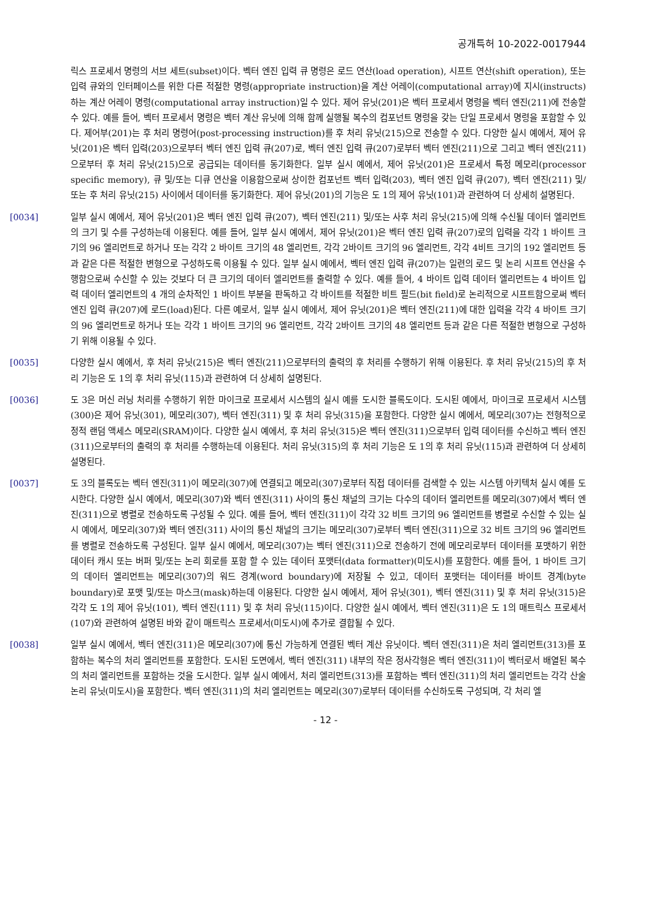공개특허 10-2022-0017944
릭스 프로세서 명령의 서브 세트(subset)이다. 벡터 엔진 입력 큐 명령은 로드 연산(load operation), 시프트 연산(shift operation), 또는 입력 큐와의 인터페이스를 위한 다른 적절한 명령(appropriate instruction)을 계산 어레이(computational array)에 지시(instructs)하는 계산 어레이 명령(computational array instruction)일 수 있다. 제어 유닛(201)은 벡터 프로세서 명령을 벡터 엔진(211)에 전송할 수 있다. 예를 들어, 벡터 프로세서 명령은 벡터 계산 유닛에 의해 함께 실행될 복수의 컴포넌트 명령을 갖는 단일 프로세서 명령을 포함할 수 있다. 제어부(201)는 후 처리 명령어(post-processing instruction)를 후 처리 유닛(215)으로 전송할 수 있다. 다양한 실시 예에서, 제어 유닛(201)은 벡터 입력(203)으로부터 벡터 엔진 입력 큐(207)로, 벡터 엔진 입력 큐(207)로부터 벡터 엔진(211)으로 그리고 벡터 엔진(211)으로부터 후 처리 유닛(215)으로 공급되는 데이터를 동기화한다. 일부 실시 예에서, 제어 유닛(201)은 프로세서 특정 메모리(processor specific memory), 큐 및/또는 디큐 연산을 이용함으로써 상이한 컴포넌트 벡터 입력(203), 벡터 엔진 입력 큐(207), 벡터 엔진(211) 및/또는 후 처리 유닛(215) 사이에서 데이터를 동기화한다. 제어 유닛(201)의 기능은 도 1의 제어 유닛(101)과 관련하여 더 상세히 설명된다.
[0034] 일부 실시 예에서, 제어 유닛(201)은 벡터 엔진 입력 큐(207), 벡터 엔진(211) 및/또는 사후 처리 유닛(215)에 의해 수신될 데이터 엘리먼트의 크기 및 수를 구성하는데 이용된다. 예를 들어, 일부 실시 예에서, 제어 유닛(201)은 벡터 엔진 입력 큐(207)로의 입력을 각각 1 바이트 크기의 96 엘리먼트로 하거나 또는 각각 2 바이트 크기의 48 엘리먼트, 각각 2바이트 크기의 96 엘리먼트, 각각 4비트 크기의 192 엘리먼트 등과 같은 다른 적절한 변형으로 구성하도록 이용될 수 있다. 일부 실시 예에서, 벡터 엔진 입력 큐(207)는 일련의 로드 및 논리 시프트 연산을 수행함으로써 수신할 수 있는 것보다 더 큰 크기의 데이터 엘리먼트를 출력할 수 있다. 예를 들어, 4 바이트 입력 데이터 엘리먼트는 4 바이트 입력 데이터 엘리먼트의 4 개의 순차적인 1 바이트 부분을 판독하고 각 바이트를 적절한 비트 필드(bit field)로 논리적으로 시프트함으로써 벡터 엔진 입력 큐(207)에 로드(load)된다. 다른 예로서, 일부 실시 예에서, 제어 유닛(201)은 벡터 엔진(211)에 대한 입력을 각각 4 바이트 크기의 96 엘리먼트로 하거나 또는 각각 1 바이트 크기의 96 엘리먼트, 각각 2바이트 크기의 48 엘리먼트 등과 같은 다른 적절한 변형으로 구성하기 위해 이용될 수 있다.
[0035] 다양한 실시 예에서, 후 처리 유닛(215)은 벡터 엔진(211)으로부터의 출력의 후 처리를 수행하기 위해 이용된다. 후 처리 유닛(215)의 후 처리 기능은 도 1의 후 처리 유닛(115)과 관련하여 더 상세히 설명된다.
[0036] 도 3은 머신 러닝 처리를 수행하기 위한 마이크로 프로세서 시스템의 실시 예를 도시한 블록도이다. 도시된 예에서, 마이크로 프로세서 시스템(300)은 제어 유닛(301), 메모리(307), 벡터 엔진(311) 및 후 처리 유닛(315)을 포함한다. 다양한 실시 예에서, 메모리(307)는 전형적으로 정적 랜덤 액세스 메모리(SRAM)이다. 다양한 실시 예에서, 후 처리 유닛(315)은 벡터 엔진(311)으로부터 입력 데이터를 수신하고 벡터 엔진(311)으로부터의 출력의 후 처리를 수행하는데 이용된다. 처리 유닛(315)의 후 처리 기능은 도 1의 후 처리 유닛(115)과 관련하여 더 상세히 설명된다.
[0037] 도 3의 블록도는 벡터 엔진(311)이 메모리(307)에 연결되고 메모리(307)로부터 직접 데이터를 검색할 수 있는 시스템 아키텍처 실시 예를 도시한다. 다양한 실시 예에서, 메모리(307)와 벡터 엔진(311) 사이의 통신 채널의 크기는 다수의 데이터 엘리먼트를 메모리(307)에서 벡터 엔진(311)으로 병렬로 전송하도록 구성될 수 있다. 예를 들어, 벡터 엔진(311)이 각각 32 비트 크기의 96 엘리먼트를 병렬로 수신할 수 있는 실시 예에서, 메모리(307)와 벡터 엔진(311) 사이의 통신 채널의 크기는 메모리(307)로부터 벡터 엔진(311)으로 32 비트 크기의 96 엘리먼트를 병렬로 전송하도록 구성된다. 일부 실시 예에서, 메모리(307)는 벡터 엔진(311)으로 전송하기 전에 메모리로부터 데이터를 포맷하기 위한 데이터 캐시 또는 버퍼 및/또는 논리 회로를 포함 할 수 있는 데이터 포맷터(data formatter)(미도시)를 포함한다. 예를 들어, 1 바이트 크기의 데이터 엘리먼트는 메모리(307)의 워드 경계(word boundary)에 저장될 수 있고, 데이터 포맷터는 데이터를 바이트 경계(byte boundary)로 포맷 및/또는 마스크(mask)하는데 이용된다. 다양한 실시 예에서, 제어 유닛(301), 벡터 엔진(311) 및 후 처리 유닛(315)은 각각 도 1의 제어 유닛(101), 벡터 엔진(111) 및 후 처리 유닛(115)이다. 다양한 실시 예에서, 벡터 엔진(311)은 도 1의 매트릭스 프로세서(107)와 관련하여 설명된 바와 같이 매트릭스 프로세서(미도시)에 추가로 결합될 수 있다.
[0038] 일부 실시 예에서, 벡터 엔진(311)은 메모리(307)에 통신 가능하게 연결된 벡터 계산 유닛이다. 벡터 엔진(311)은 처리 엘리먼트(313)를 포함하는 복수의 처리 엘리먼트를 포함한다. 도시된 도면에서, 벡터 엔진(311) 내부의 작은 정사각형은 벡터 엔진(311)이 벡터로서 배열된 복수의 처리 엘리먼트를 포함하는 것을 도시한다. 일부 실시 예에서, 처리 엘리먼트(313)를 포함하는 벡터 엔진(311)의 처리 엘리먼트는 각각 산술 논리 유닛(미도시)을 포함한다. 벡터 엔진(311)의 처리 엘리먼트는 메모리(307)로부터 데이터를 수신하도록 구성되며, 각 처리 엘
- 12 -